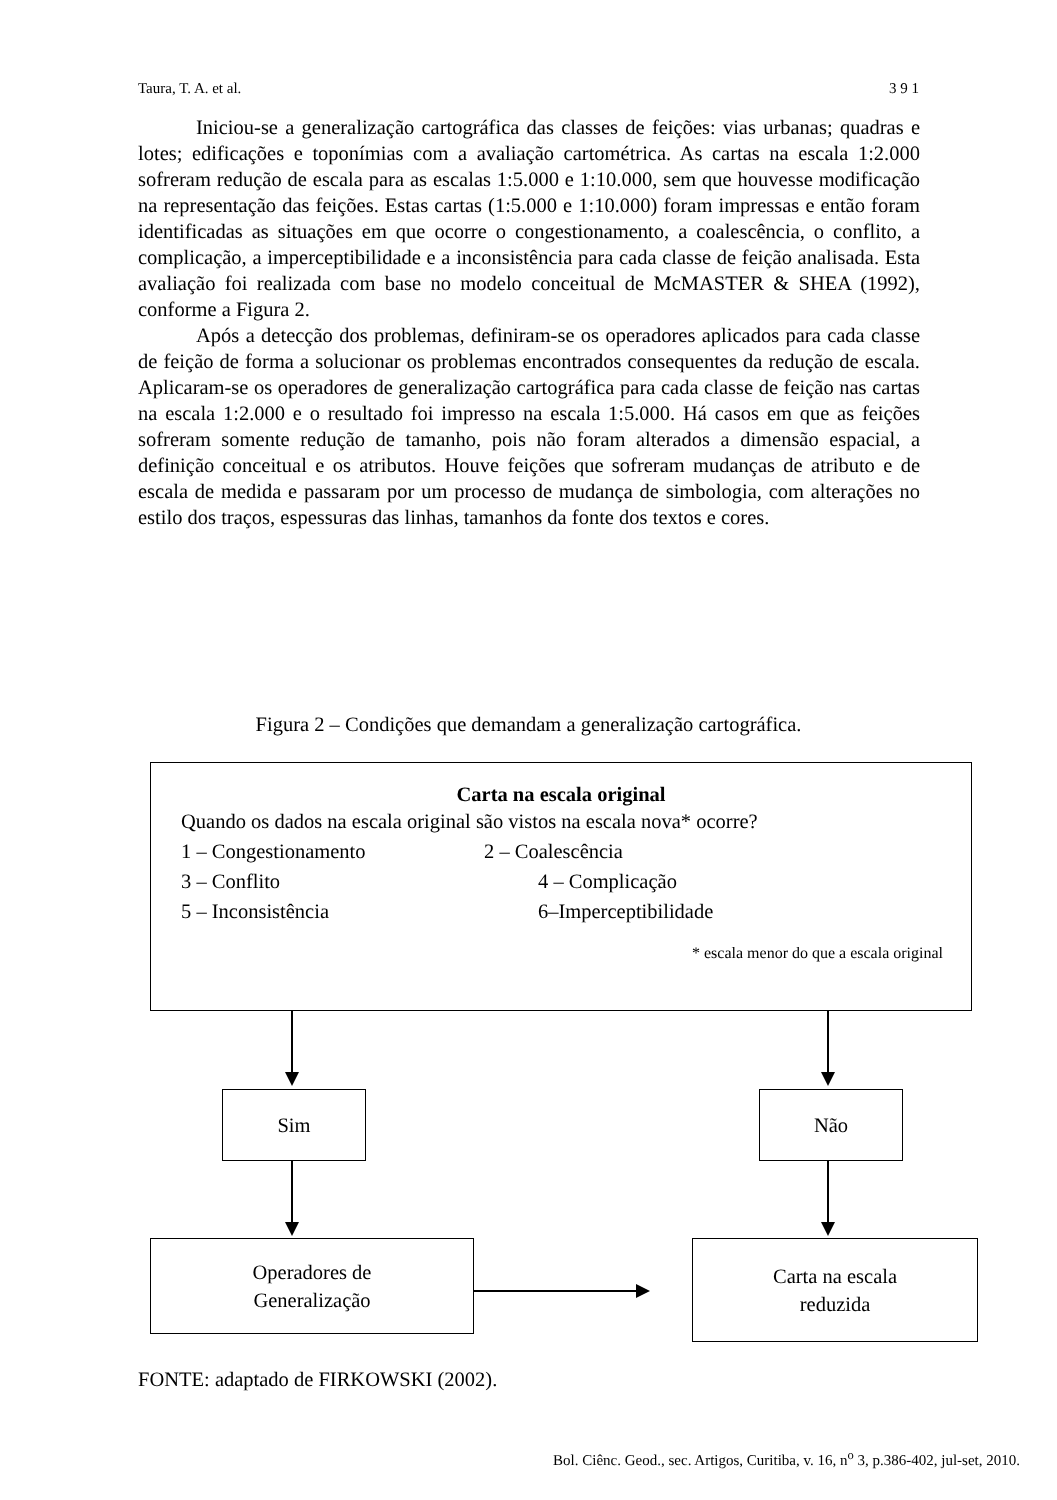Taura, T. A. et al. 3 9 1
Iniciou-se a generalização cartográfica das classes de feições: vias urbanas; quadras e lotes; edificações e toponímias com a avaliação cartométrica. As cartas na escala 1:2.000 sofreram redução de escala para as escalas 1:5.000 e 1:10.000, sem que houvesse modificação na representação das feições. Estas cartas (1:5.000 e 1:10.000) foram impressas e então foram identificadas as situações em que ocorre o congestionamento, a coalescência, o conflito, a complicação, a imperceptibilidade e a inconsistência para cada classe de feição analisada. Esta avaliação foi realizada com base no modelo conceitual de McMASTER & SHEA (1992), conforme a Figura 2.
Após a detecção dos problemas, definiram-se os operadores aplicados para cada classe de feição de forma a solucionar os problemas encontrados consequentes da redução de escala. Aplicaram-se os operadores de generalização cartográfica para cada classe de feição nas cartas na escala 1:2.000 e o resultado foi impresso na escala 1:5.000. Há casos em que as feições sofreram somente redução de tamanho, pois não foram alterados a dimensão espacial, a definição conceitual e os atributos. Houve feições que sofreram mudanças de atributo e de escala de medida e passaram por um processo de mudança de simbologia, com alterações no estilo dos traços, espessuras das linhas, tamanhos da fonte dos textos e cores.
Figura 2 – Condições que demandam a generalização cartográfica.
Carta na escala original
Quando os dados na escala original são vistos na escala nova* ocorre?
1 – Congestionamento 2 – Coalescência
3 – Conflito 4 – Complicação
5 – Inconsistência 6–Imperceptibilidade
* escala menor do que a escala original
Sim Não
Operadores de
Generalização
Carta na escala
reduzida
FONTE: adaptado de FIRKOWSKI (2002).
Bol. Ciênc. Geod., sec. Artigos, Curitiba, v. 16, n<sup>o</sup> 3, p.386-402, jul-set, 2010.